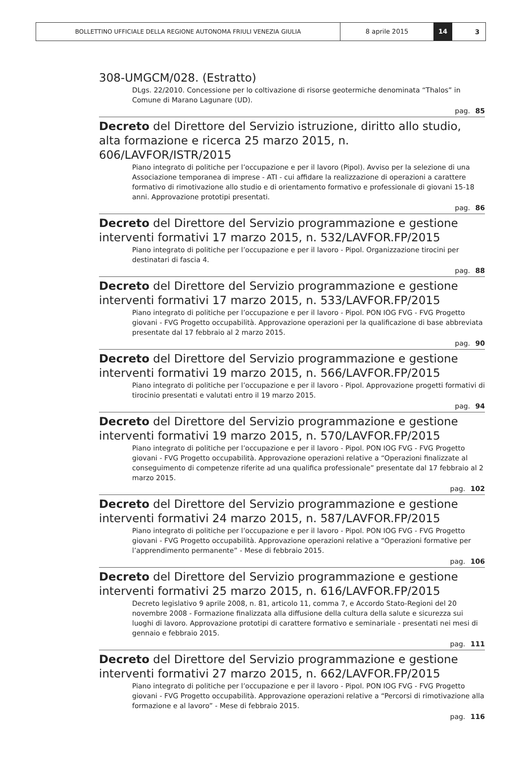BOLLETTINO UFFICIALE DELLA REGIONE AUTONOMA FRIULI VENEZIA GIULIA 8 aprile 2015 14
3
308-UMGCM/028. (Estratto)
DLgs. 22/2010. Concessione per lo coltivazione di risorse geotermiche denominata “Thalos” in Comune di Marano Lagunare (UD).
pag. 85
Decreto del Direttore del Servizio istruzione, diritto allo studio, alta formazione e ricerca 25 marzo 2015, n. 606/LAVFOR/ISTR/2015
Piano integrato di politiche per l’occupazione e per il lavoro (Pipol). Avviso per la selezione di una Associazione temporanea di imprese - ATI - cui affidare la realizzazione di operazioni a carattere formativo di rimotivazione allo studio e di orientamento formativo e professionale di giovani 15-18 anni. Approvazione prototipi presentati.
pag. 86
Decreto del Direttore del Servizio programmazione e gestione interventi formativi 17 marzo 2015, n. 532/LAVFOR.FP/2015
Piano integrato di politiche per l’occupazione e per il lavoro - Pipol. Organizzazione tirocini per destinatari di fascia 4.
pag. 88
Decreto del Direttore del Servizio programmazione e gestione interventi formativi 17 marzo 2015, n. 533/LAVFOR.FP/2015
Piano integrato di politiche per l’occupazione e per il lavoro - Pipol. PON IOG FVG - FVG Progetto giovani - FVG Progetto occupabilità. Approvazione operazioni per la qualificazione di base abbreviata presentate dal 17 febbraio al 2 marzo 2015.
pag. 90
Decreto del Direttore del Servizio programmazione e gestione interventi formativi 19 marzo 2015, n. 566/LAVFOR.FP/2015
Piano integrato di politiche per l’occupazione e per il lavoro - Pipol. Approvazione progetti formativi di tirocinio presentati e valutati entro il 19 marzo 2015.
pag. 94
Decreto del Direttore del Servizio programmazione e gestione interventi formativi 19 marzo 2015, n. 570/LAVFOR.FP/2015
Piano integrato di politiche per l’occupazione e per il lavoro - Pipol. PON IOG FVG - FVG Progetto giovani - FVG Progetto occupabilità. Approvazione operazioni relative a “Operazioni finalizzate al conseguimento di competenze riferite ad una qualifica professionale” presentate dal 17 febbraio al 2 marzo 2015.
pag. 102
Decreto del Direttore del Servizio programmazione e gestione interventi formativi 24 marzo 2015, n. 587/LAVFOR.FP/2015
Piano integrato di politiche per l’occupazione e per il lavoro - Pipol. PON IOG FVG - FVG Progetto giovani - FVG Progetto occupabilità. Approvazione operazioni relative a “Operazioni formative per l’apprendimento permanente” - Mese di febbraio 2015.
pag. 106
Decreto del Direttore del Servizio programmazione e gestione interventi formativi 25 marzo 2015, n. 616/LAVFOR.FP/2015
Decreto legislativo 9 aprile 2008, n. 81, articolo 11, comma 7, e Accordo Stato-Regioni del 20 novembre 2008 - Formazione finalizzata alla diffusione della cultura della salute e sicurezza sui luoghi di lavoro. Approvazione prototipi di carattere formativo e seminariale - presentati nei mesi di gennaio e febbraio 2015.
pag. 111
Decreto del Direttore del Servizio programmazione e gestione interventi formativi 27 marzo 2015, n. 662/LAVFOR.FP/2015
Piano integrato di politiche per l’occupazione e per il lavoro - Pipol. PON IOG FVG - FVG Progetto giovani - FVG Progetto occupabilità. Approvazione operazioni relative a “Percorsi di rimotivazione alla formazione e al lavoro” - Mese di febbraio 2015.
pag. 116